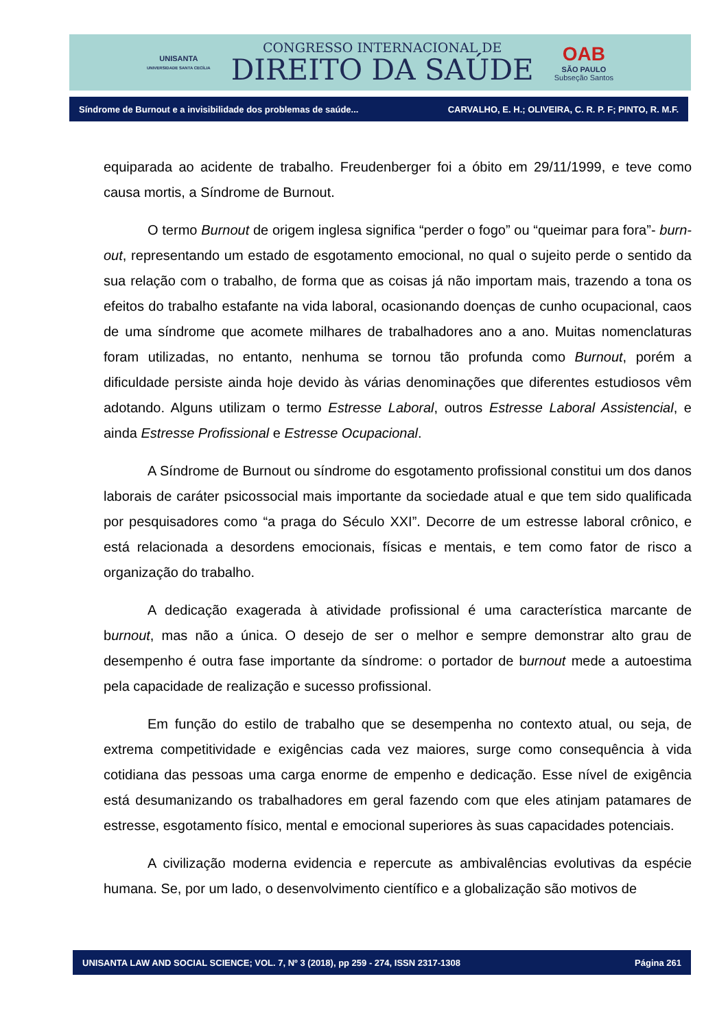UNISANTA
UNIVERSIDADE SANTA CECÍLIA
CONGRESSO INTERNACIONAL DE
DIREITO DA SAÚDE
OAB
SÃO PAULO
Subseção Santos
Síndrome de Burnout e a invisibilidade dos problemas de saúde... CARVALHO, E. H.; OLIVEIRA, C. R. P. F; PINTO, R. M.F.
equiparada ao acidente de trabalho. Freudenberger foi a óbito em 29/11/1999, e teve como causa mortis, a Síndrome de Burnout.
O termo Burnout de origem inglesa significa “perder o fogo” ou “queimar para fora”- burn-out, representando um estado de esgotamento emocional, no qual o sujeito perde o sentido da sua relação com o trabalho, de forma que as coisas já não importam mais, trazendo a tona os efeitos do trabalho estafante na vida laboral, ocasionando doenças de cunho ocupacional, caos de uma síndrome que acomete milhares de trabalhadores ano a ano. Muitas nomenclaturas foram utilizadas, no entanto, nenhuma se tornou tão profunda como Burnout, porém a dificuldade persiste ainda hoje devido às várias denominações que diferentes estudiosos vêm adotando. Alguns utilizam o termo Estresse Laboral, outros Estresse Laboral Assistencial, e ainda Estresse Profissional e Estresse Ocupacional.
A Síndrome de Burnout ou síndrome do esgotamento profissional constitui um dos danos laborais de caráter psicossocial mais importante da sociedade atual e que tem sido qualificada por pesquisadores como “a praga do Século XXI”. Decorre de um estresse laboral crônico, e está relacionada a desordens emocionais, físicas e mentais, e tem como fator de risco a organização do trabalho.
A dedicação exagerada à atividade profissional é uma característica marcante de burnout, mas não a única. O desejo de ser o melhor e sempre demonstrar alto grau de desempenho é outra fase importante da síndrome: o portador de burnout mede a autoestima pela capacidade de realização e sucesso profissional.
Em função do estilo de trabalho que se desempenha no contexto atual, ou seja, de extrema competitividade e exigências cada vez maiores, surge como consequência à vida cotidiana das pessoas uma carga enorme de empenho e dedicação. Esse nível de exigência está desumanizando os trabalhadores em geral fazendo com que eles atinjam patamares de estresse, esgotamento físico, mental e emocional superiores às suas capacidades potenciais.
A civilização moderna evidencia e repercute as ambivalências evolutivas da espécie humana. Se, por um lado, o desenvolvimento científico e a globalização são motivos de
UNISANTA LAW AND SOCIAL SCIENCE; VOL. 7, Nº 3 (2018), pp 259 - 274, ISSN 2317-1308 Página 261